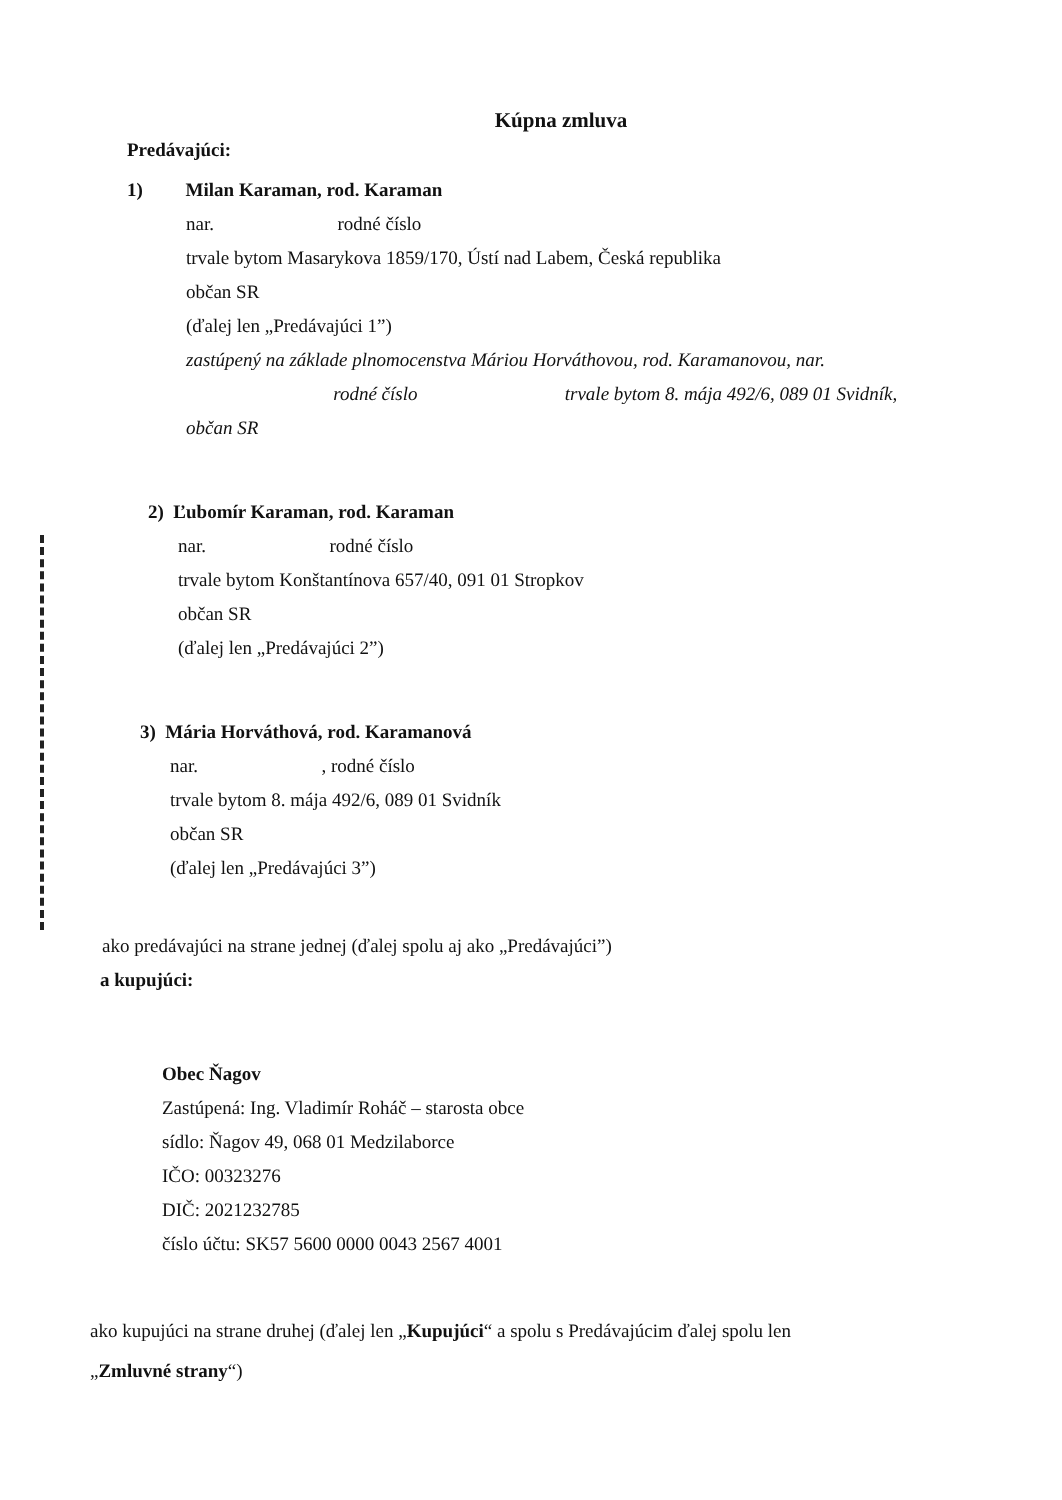Kúpna zmluva
Predávajúci:
1) Milan Karaman, rod. Karaman
nar. rodné číslo
trvale bytom Masarykova 1859/170, Ústí nad Labem, Česká republika
občan SR
(ďalej len „Predávajúci 1”)
zastúpený na základe plnomocenstva Máriou Horváthovou, rod. Karamanovou, nar.
rodné číslo trvale bytom 8. mája 492/6, 089 01 Svidník,
občan SR
2) Ľubomír Karaman, rod. Karaman
nar. rodné číslo
trvale bytom Konštantínova 657/40, 091 01 Stropkov
občan SR
(ďalej len „Predávajúci 2”)
3) Mária Horváthová, rod. Karamanová
nar. , rodné číslo
trvale bytom 8. mája 492/6, 089 01 Svidník
občan SR
(ďalej len „Predávajúci 3”)
ako predávajúci na strane jednej (ďalej spolu aj ako „Predávajúci”)
a kupujúci:
Obec Ňagov
Zastúpená: Ing. Vladimír Roháč – starosta obce
sídlo: Ňagov 49, 068 01 Medzilaborce
IČO: 00323276
DIČ: 2021232785
číslo účtu: SK57 5600 0000 0043 2567 4001
ako kupujúci na strane druhej (ďalej len „Kupujúci“ a spolu s Predávajúcim ďalej spolu len
„Zmluvné strany“)